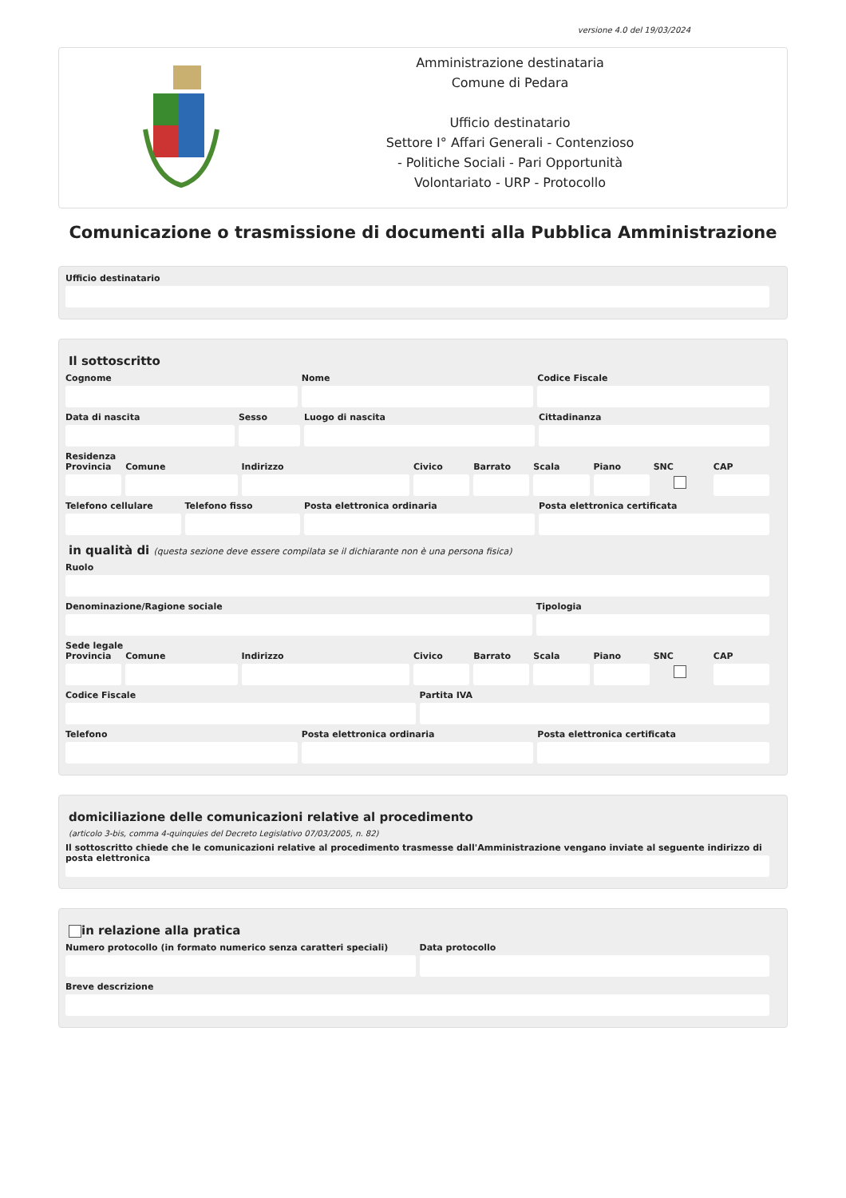versione 4.0 del 19/03/2024
Amministrazione destinataria
Comune di Pedara
Ufficio destinatario
Settore I° Affari Generali - Contenzioso
- Politiche Sociali - Pari Opportunità
Volontariato - URP - Protocollo
Comunicazione o trasmissione di documenti alla Pubblica Amministrazione
Ufficio destinatario
Il sottoscritto
Cognome Nome Codice Fiscale
Data di nascita Sesso Luogo di nascita Cittadinanza
Residenza
Provincia Comune Indirizzo Civico Barrato Scala Piano SNC CAP
Telefono cellulare Telefono fisso Posta elettronica ordinaria Posta elettronica certificata
in qualità di (questa sezione deve essere compilata se il dichiarante non è una persona fisica)
Ruolo
Denominazione/Ragione sociale Tipologia
Sede legale
Provincia Comune Indirizzo Civico Barrato Scala Piano SNC CAP
Codice Fiscale Partita IVA
Telefono Posta elettronica ordinaria Posta elettronica certificata
domiciliazione delle comunicazioni relative al procedimento
(articolo 3-bis, comma 4-quinquies del Decreto Legislativo 07/03/2005, n. 82)
Il sottoscritto chiede che le comunicazioni relative al procedimento trasmesse dall'Amministrazione vengano inviate al seguente indirizzo di posta elettronica
in relazione alla pratica
Numero protocollo (in formato numerico senza caratteri speciali)
Data protocollo
Breve descrizione